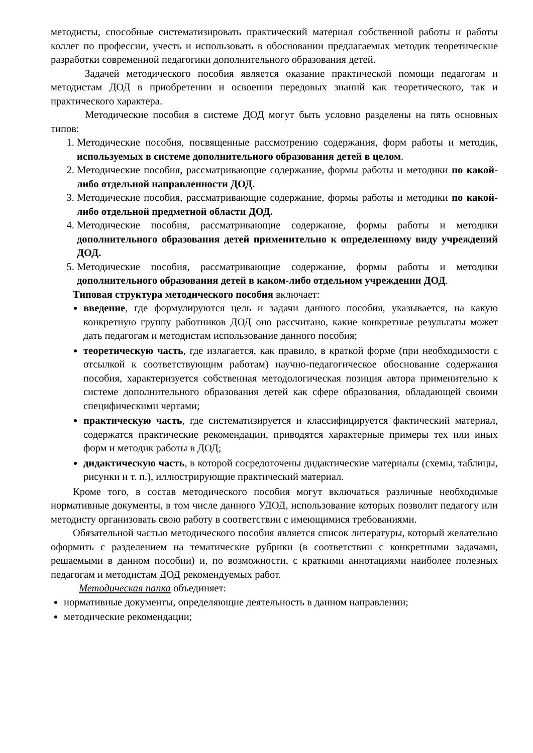методисты, способные систематизировать практический материал собственной работы и работы коллег по профессии, учесть и использовать в обосновании предлагаемых методик теоретические разработки современной педагогики дополнительного образования детей.
Задачей методического пособия является оказание практической помощи педагогам и методистам ДОД в приобретении и освоении передовых знаний как теоретического, так и практического характера.
Методические пособия в системе ДОД могут быть условно разделены на пять основных типов:
1. Методические пособия, посвященные рассмотрению содержания, форм работы и методик, используемых в системе дополнительного образования детей в целом.
2. Методические пособия, рассматривающие содержание, формы работы и методики по какой-либо отдельной направленности ДОД.
3. Методические пособия, рассматривающие содержание, формы работы и методики по какой-либо отдельной предметной области ДОД.
4. Методические пособия, рассматривающие содержание, формы работы и методики дополнительного образования детей применительно к определенному виду учреждений ДОД.
5. Методические пособия, рассматривающие содержание, формы работы и методики дополнительного образования детей в каком-либо отдельном учреждении ДОД.
Типовая структура методического пособия включает:
введение, где формулируются цель и задачи данного пособия, указывается, на какую конкретную группу работников ДОД оно рассчитано, какие конкретные результаты может дать педагогам и методистам использование данного пособия;
теоретическую часть, где излагается, как правило, в краткой форме (при необходимости с отсылкой к соответствующим работам) научно-педагогическое обоснование содержания пособия, характеризуется собственная методологическая позиция автора применительно к системе дополнительного образования детей как сфере образования, обладающей своими специфическими чертами;
практическую часть, где систематизируется и классифицируется фактический материал, содержатся практические рекомендации, приводятся характерные примеры тех или иных форм и методик работы в ДОД;
дидактическую часть, в которой сосредоточены дидактические материалы (схемы, таблицы, рисунки и т. п.), иллюстрирующие практический материал.
Кроме того, в состав методического пособия могут включаться различные необходимые нормативные документы, в том числе данного УДОД, использование которых позволит педагогу или методисту организовать свою работу в соответствии с имеющимися требованиями.
Обязательной частью методического пособия является список литературы, который желательно оформить с разделением на тематические рубрики (в соответствии с конкретными задачами, решаемыми в данном пособии) и, по возможности, с краткими аннотациями наиболее полезных педагогам и методистам ДОД рекомендуемых работ.
Методическая папка объединяет:
нормативные документы, определяющие деятельность в данном направлении;
методические рекомендации;